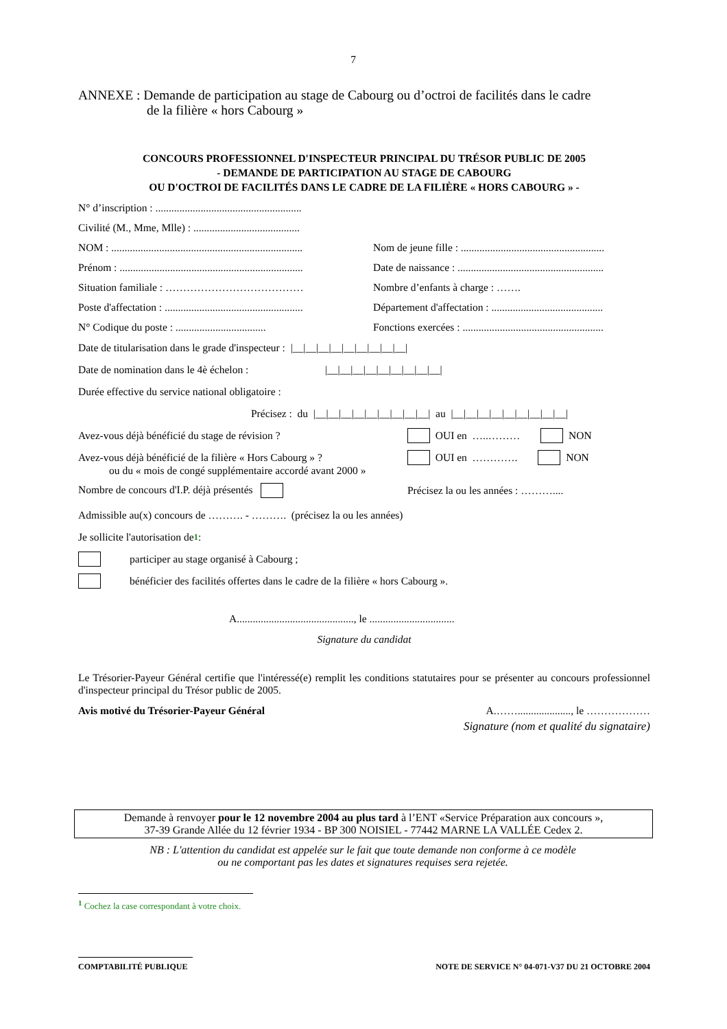7
ANNEXE : Demande de participation au stage de Cabourg ou d’octroi de facilités dans le cadre
de la filière « hors Cabourg »
CONCOURS PROFESSIONNEL D'INSPECTEUR PRINCIPAL DU TRÉSOR PUBLIC DE 2005
- DEMANDE DE PARTICIPATION AU STAGE DE CABOURG
OU D'OCTROI DE FACILITÉS DANS LE CADRE DE LA FILIÈRE « HORS CABOURG » -
N° d’inscription : .......................................................
Civilité (M., Mme, Mlle) : ........................................
NOM : ........................................................................ Nom de jeune fille : ......................................................
Prénom : ..................................................................... Date de naissance : .......................................................
Situation familiale : ………………………………… Nombre d’enfants à charge : …….
Poste d'affectation : .................................................... Département d'affectation : ..........................................
N° Codique du poste : .................................. Fonctions exercées : .....................................................
Date de titularisation dans le grade d'inspecteur : |__|__|__|__|__|__|__|__|__|
Date de nomination dans le 4è échelon : |__|__|__|__|__|__|__|__|__|
Durée effective du service national obligatoire :
Précisez : du |__|__|__|__|__|__|__|__|__| au |__|__|__|__|__|__|__|__|__|
Avez-vous déjà bénéficié du stage de révision ? OUI en …..……… NON
Avez-vous déjà bénéficié de la filière « Hors Cabourg » ? OUI en …………. NON
ou du « mois de congé supplémentaire accordé avant 2000 »
Nombre de concours d'I.P. déjà présentés Précisez la ou les années : ………....
Admissible au(x) concours de ………. - ………. (précisez la ou les années)
Je sollicite l'autorisation de<sup>1</sup> :
participer au stage organisé à Cabourg ;
bénéficier des facilités offertes dans le cadre de la filière « hors Cabourg ».
A............................................, le ................................
Signature du candidat
Le Trésorier-Payeur Général certifie que l'intéressé(e) remplit les conditions statutaires pour se présenter au concours professionnel d'inspecteur principal du Trésor public de 2005.
Avis motivé du Trésorier-Payeur Général A.……...................., le ………………
Signature (nom et qualité du signataire)
Demande à renvoyer pour le 12 novembre 2004 au plus tard à l’ENT «Service Préparation aux concours »,
37-39 Grande Allée du 12 février 1934 - BP 300 NOISIEL - 77442 MARNE LA VALLÉE Cedex 2.
NB : L'attention du candidat est appelée sur le fait que toute demande non conforme à ce modèle
ou ne comportant pas les dates et signatures requises sera rejetée.
<sup>1</sup> Cochez la case correspondant à votre choix.
COMPTABILITÉ PUBLIQUE NOTE DE SERVICE N° 04-071-V37 DU 21 OCTOBRE 2004